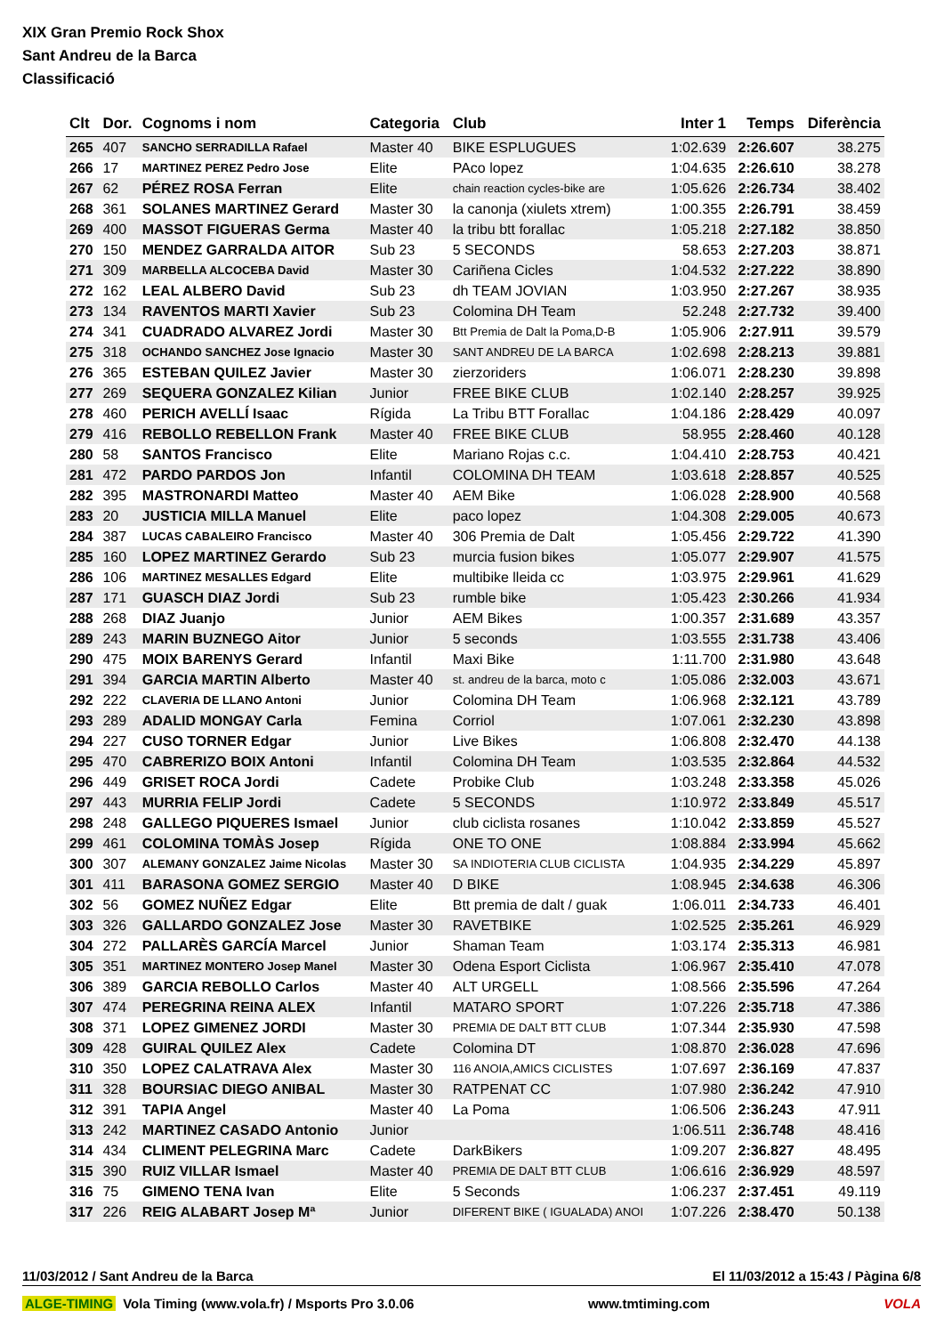XIX Gran Premio Rock Shox
Sant Andreu de la Barca
Classificació
| Clt | Dor. | Cognoms i nom | Categoria | Club | Inter 1 | Temps | Diferència |
| --- | --- | --- | --- | --- | --- | --- | --- |
| 265 | 407 | SANCHO SERRADILLA Rafael | Master 40 | BIKE ESPLUGUES | 1:02.639 | 2:26.607 | 38.275 |
| 266 | 17 | MARTINEZ PEREZ Pedro Jose | Elite | PAco lopez | 1:04.635 | 2:26.610 | 38.278 |
| 267 | 62 | PÉREZ ROSA Ferran | Elite | chain reaction cycles-bike are | 1:05.626 | 2:26.734 | 38.402 |
| 268 | 361 | SOLANES MARTINEZ Gerard | Master 30 | la canonja (xiulets xtrem) | 1:00.355 | 2:26.791 | 38.459 |
| 269 | 400 | MASSOT FIGUERAS Germa | Master 40 | la tribu btt forallac | 1:05.218 | 2:27.182 | 38.850 |
| 270 | 150 | MENDEZ GARRALDA AITOR | Sub 23 | 5 SECONDS | 58.653 | 2:27.203 | 38.871 |
| 271 | 309 | MARBELLA ALCOCEBA David | Master 30 | Cariñena Cicles | 1:04.532 | 2:27.222 | 38.890 |
| 272 | 162 | LEAL ALBERO David | Sub 23 | dh TEAM JOVIAN | 1:03.950 | 2:27.267 | 38.935 |
| 273 | 134 | RAVENTOS MARTI Xavier | Sub 23 | Colomina DH Team | 52.248 | 2:27.732 | 39.400 |
| 274 | 341 | CUADRADO ALVAREZ Jordi | Master 30 | Btt Premia de Dalt la Poma,D-B | 1:05.906 | 2:27.911 | 39.579 |
| 275 | 318 | OCHANDO SANCHEZ Jose Ignacio | Master 30 | SANT ANDREU DE LA BARCA | 1:02.698 | 2:28.213 | 39.881 |
| 276 | 365 | ESTEBAN QUILEZ Javier | Master 30 | zierzoriders | 1:06.071 | 2:28.230 | 39.898 |
| 277 | 269 | SEQUERA GONZALEZ Kilian | Junior | FREE BIKE CLUB | 1:02.140 | 2:28.257 | 39.925 |
| 278 | 460 | PERICH AVELLÍ Isaac | Rígida | La Tribu BTT Forallac | 1:04.186 | 2:28.429 | 40.097 |
| 279 | 416 | REBOLLO REBELLON Frank | Master 40 | FREE BIKE CLUB | 58.955 | 2:28.460 | 40.128 |
| 280 | 58 | SANTOS Francisco | Elite | Mariano Rojas c.c. | 1:04.410 | 2:28.753 | 40.421 |
| 281 | 472 | PARDO PARDOS Jon | Infantil | COLOMINA DH TEAM | 1:03.618 | 2:28.857 | 40.525 |
| 282 | 395 | MASTRONARDI Matteo | Master 40 | AEM Bike | 1:06.028 | 2:28.900 | 40.568 |
| 283 | 20 | JUSTICIA MILLA Manuel | Elite | paco lopez | 1:04.308 | 2:29.005 | 40.673 |
| 284 | 387 | LUCAS CABALEIRO Francisco | Master 40 | 306 Premia de Dalt | 1:05.456 | 2:29.722 | 41.390 |
| 285 | 160 | LOPEZ MARTINEZ Gerardo | Sub 23 | murcia fusion bikes | 1:05.077 | 2:29.907 | 41.575 |
| 286 | 106 | MARTINEZ MESALLES Edgard | Elite | multibike lleida cc | 1:03.975 | 2:29.961 | 41.629 |
| 287 | 171 | GUASCH DIAZ Jordi | Sub 23 | rumble bike | 1:05.423 | 2:30.266 | 41.934 |
| 288 | 268 | DIAZ Juanjo | Junior | AEM Bikes | 1:00.357 | 2:31.689 | 43.357 |
| 289 | 243 | MARIN BUZNEGO Aitor | Junior | 5 seconds | 1:03.555 | 2:31.738 | 43.406 |
| 290 | 475 | MOIX BARENYS Gerard | Infantil | Maxi Bike | 1:11.700 | 2:31.980 | 43.648 |
| 291 | 394 | GARCIA MARTIN Alberto | Master 40 | st. andreu de la barca, moto c | 1:05.086 | 2:32.003 | 43.671 |
| 292 | 222 | CLAVERIA DE LLANO Antoni | Junior | Colomina DH Team | 1:06.968 | 2:32.121 | 43.789 |
| 293 | 289 | ADALID MONGAY Carla | Femina | Corriol | 1:07.061 | 2:32.230 | 43.898 |
| 294 | 227 | CUSO TORNER Edgar | Junior | Live Bikes | 1:06.808 | 2:32.470 | 44.138 |
| 295 | 470 | CABRERIZO BOIX Antoni | Infantil | Colomina DH Team | 1:03.535 | 2:32.864 | 44.532 |
| 296 | 449 | GRISET ROCA Jordi | Cadete | Probike Club | 1:03.248 | 2:33.358 | 45.026 |
| 297 | 443 | MURRIA FELIP Jordi | Cadete | 5 SECONDS | 1:10.972 | 2:33.849 | 45.517 |
| 298 | 248 | GALLEGO PIQUERES Ismael | Junior | club ciclista rosanes | 1:10.042 | 2:33.859 | 45.527 |
| 299 | 461 | COLOMINA TOMÀS Josep | Rígida | ONE TO ONE | 1:08.884 | 2:33.994 | 45.662 |
| 300 | 307 | ALEMANY GONZALEZ Jaime Nicolas | Master 30 | SA INDIOTERIA CLUB CICLISTA | 1:04.935 | 2:34.229 | 45.897 |
| 301 | 411 | BARASONA GOMEZ SERGIO | Master 40 | D BIKE | 1:08.945 | 2:34.638 | 46.306 |
| 302 | 56 | GOMEZ NUÑEZ Edgar | Elite | Btt premia de dalt / guak | 1:06.011 | 2:34.733 | 46.401 |
| 303 | 326 | GALLARDO GONZALEZ Jose | Master 30 | RAVETBIKE | 1:02.525 | 2:35.261 | 46.929 |
| 304 | 272 | PALLARÈS GARCÍA Marcel | Junior | Shaman Team | 1:03.174 | 2:35.313 | 46.981 |
| 305 | 351 | MARTINEZ MONTERO Josep Manel | Master 30 | Odena Esport Ciclista | 1:06.967 | 2:35.410 | 47.078 |
| 306 | 389 | GARCIA REBOLLO Carlos | Master 40 | ALT URGELL | 1:08.566 | 2:35.596 | 47.264 |
| 307 | 474 | PEREGRINA REINA ALEX | Infantil | MATARO SPORT | 1:07.226 | 2:35.718 | 47.386 |
| 308 | 371 | LOPEZ GIMENEZ JORDI | Master 30 | PREMIA DE DALT BTT CLUB | 1:07.344 | 2:35.930 | 47.598 |
| 309 | 428 | GUIRAL QUILEZ Alex | Cadete | Colomina DT | 1:08.870 | 2:36.028 | 47.696 |
| 310 | 350 | LOPEZ CALATRAVA Alex | Master 30 | 116 ANOIA,AMICS CICLISTES | 1:07.697 | 2:36.169 | 47.837 |
| 311 | 328 | BOURSIAC DIEGO ANIBAL | Master 30 | RATPENAT CC | 1:07.980 | 2:36.242 | 47.910 |
| 312 | 391 | TAPIA Angel | Master 40 | La Poma | 1:06.506 | 2:36.243 | 47.911 |
| 313 | 242 | MARTINEZ CASADO Antonio | Junior | | 1:06.511 | 2:36.748 | 48.416 |
| 314 | 434 | CLIMENT PELEGRINA Marc | Cadete | DarkBikers | 1:09.207 | 2:36.827 | 48.495 |
| 315 | 390 | RUIZ VILLAR Ismael | Master 40 | PREMIA DE DALT BTT CLUB | 1:06.616 | 2:36.929 | 48.597 |
| 316 | 75 | GIMENO TENA Ivan | Elite | 5 Seconds | 1:06.237 | 2:37.451 | 49.119 |
| 317 | 226 | REIG ALABART Josep Mª | Junior | DIFERENT BIKE ( IGUALADA) ANOI | 1:07.226 | 2:38.470 | 50.138 |
11/03/2012 / Sant Andreu de la Barca El 11/03/2012 a 15:43 / Pàgina 6/8
ALGE-TIMING Vola Timing (www.vola.fr) / Msports Pro 3.0.06 www.tmtiming.com VOLA